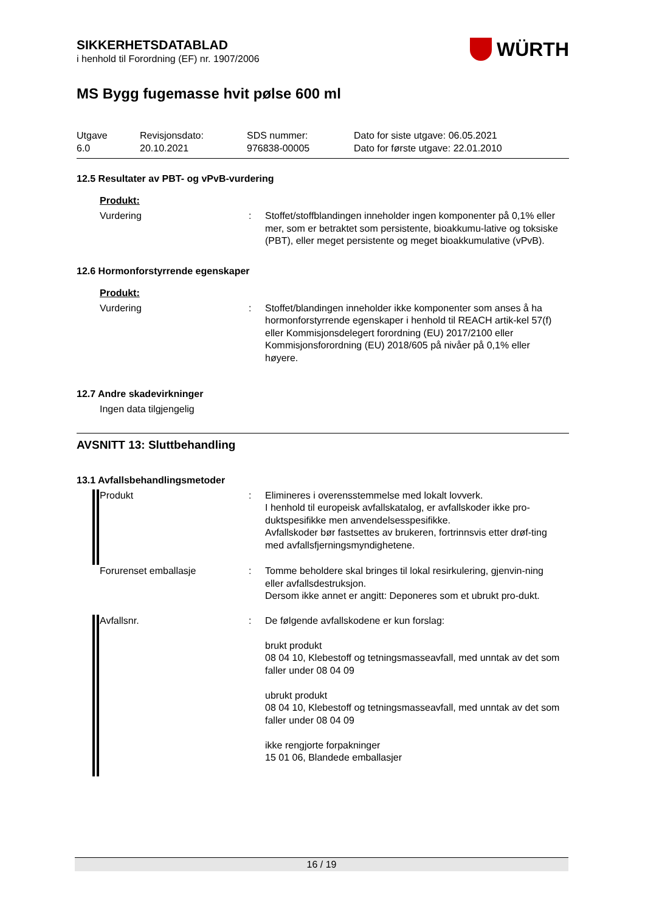SIKKERHETSDATABLAD
i henhold til Forordning (EF) nr. 1907/2006
WÜRTH
MS Bygg fugemasse hvit pølse 600 ml
Utgave
6.0
Revisjonsdato:
20.10.2021
SDS nummer:
976838-00005
Dato for siste utgave: 06.05.2021
Dato for første utgave: 22.01.2010
12.5 Resultater av PBT- og vPvB-vurdering
Produkt:
Vurdering : Stoffet/stoffblandingen inneholder ingen komponenter på 0,1% eller mer, som er betraktet som persistente, bioakkumu-lative og toksiske (PBT), eller meget persistente og meget bioakkumulative (vPvB).
12.6 Hormonforstyrrende egenskaper
Produkt:
Vurdering : Stoffet/blandingen inneholder ikke komponenter som anses å ha hormonforstyrrende egenskaper i henhold til REACH artik-kel 57(f) eller Kommisjonsdelegert forordning (EU) 2017/2100 eller Kommisjonsforordning (EU) 2018/605 på nivåer på 0,1% eller høyere.
12.7 Andre skadevirkninger
Ingen data tilgjengelig
AVSNITT 13: Sluttbehandling
13.1 Avfallsbehandlingsmetoder
Produkt : Elimineres i overensstemmelse med lokalt lovverk.
I henhold til europeisk avfallskatalog, er avfallskoder ikke pro-duktspesifikke men anvendelsesspesifikke.
Avfallskoder bør fastsettes av brukeren, fortrinnsvis etter drøf-ting med avfallsfjerningsmyndighetene.
Forurenset emballasje : Tomme beholdere skal bringes til lokal resirkulering, gjenvin-ning eller avfallsdestruksjon.
Dersom ikke annet er angitt: Deponeres som et ubrukt pro-dukt.
Avfallsnr. : De følgende avfallskodene er kun forslag:
brukt produkt
08 04 10, Klebestoff og tetningsmasseavfall, med unntak av det som faller under 08 04 09
ubrukt produkt
08 04 10, Klebestoff og tetningsmasseavfall, med unntak av det som faller under 08 04 09
ikke rengjorte forpakninger
15 01 06, Blandede emballasjer
16 / 19